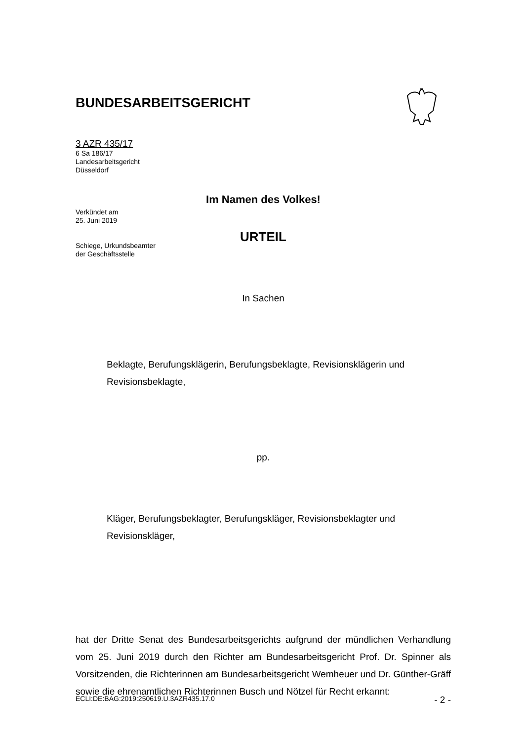BUNDESARBEITSGERICHT
3 AZR 435/17
6 Sa 186/17
Landesarbeitsgericht
Düsseldorf
Verkündet am
25. Juni 2019
Schiege, Urkundsbeamter
der Geschäftsstelle
Im Namen des Volkes!
URTEIL
In Sachen
Beklagte, Berufungsklägerin, Berufungsbeklagte, Revisionsklägerin und Revisionsbeklagte,
pp.
Kläger, Berufungsbeklagter, Berufungskläger, Revisionsbeklagter und Revisionskläger,
hat der Dritte Senat des Bundesarbeitsgerichts aufgrund der mündlichen Verhandlung vom 25. Juni 2019 durch den Richter am Bundesarbeitsgericht Prof. Dr. Spinner als Vorsitzenden, die Richterinnen am Bundesarbeitsgericht Wemheuer und Dr. Günther-Gräff sowie die ehrenamtlichen Richterinnen Busch und Nötzel für Recht erkannt:
ECLI:DE:BAG:2019:250619.U.3AZR435.17.0 - 2 -